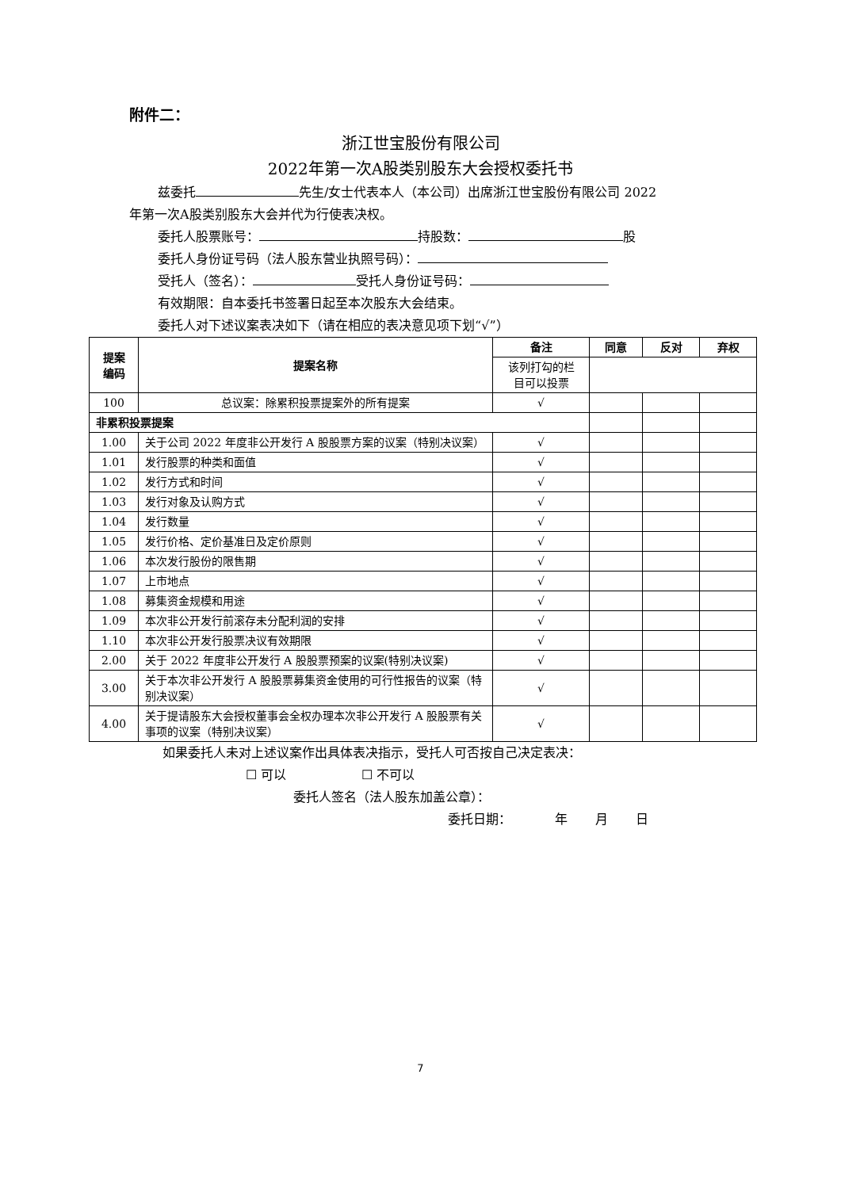附件二：
浙江世宝股份有限公司
2022年第一次A股类别股东大会授权委托书
兹委托 先生/女士代表本人（本公司）出席浙江世宝股份有限公司 2022
年第一次A股类别股东大会并代为行使表决权。
委托人股票账号： 持股数： 股
委托人身份证号码（法人股东营业执照号码）：
受托人（签名）： 受托人身份证号码：
有效期限：自本委托书签署日起至本次股东大会结束。
委托人对下述议案表决如下（请在相应的表决意见项下划“√”）
| 提案 编码 | 提案名称 | 备注 | 同意 | 反对 | 弃权 |
| --- | --- | --- | --- | --- | --- |
| | | 该列打勾的栏 目可以投票 | | | |
| 100 | 总议案：除累积投票提案外的所有提案 | √ | | | |
| 非累积投票提案 | | | | | |
| 1.00 | 关于公司 2022 年度非公开发行 A 股股票方案的议案（特别决议案） | √ | | | |
| 1.01 | 发行股票的种类和面值 | √ | | | |
| 1.02 | 发行方式和时间 | √ | | | |
| 1.03 | 发行对象及认购方式 | √ | | | |
| 1.04 | 发行数量 | √ | | | |
| 1.05 | 发行价格、定价基准日及定价原则 | √ | | | |
| 1.06 | 本次发行股份的限售期 | √ | | | |
| 1.07 | 上市地点 | √ | | | |
| 1.08 | 募集资金规模和用途 | √ | | | |
| 1.09 | 本次非公开发行前滚存未分配利润的安排 | √ | | | |
| 1.10 | 本次非公开发行股票决议有效期限 | √ | | | |
| 2.00 | 关于 2022 年度非公开发行 A 股股票预案的议案(特别决议案) | √ | | | |
| 3.00 | 关于本次非公开发行 A 股股票募集资金使用的可行性报告的议案（特别决议案） | √ | | | |
| 4.00 | 关于提请股东大会授权董事会全权办理本次非公开发行 A 股股票有关事项的议案（特别决议案） | √ | | | |
如果委托人未对上述议案作出具体表决指示，受托人可否按自己决定表决：
☐ 可以 ☐ 不可以
委托人签名（法人股东加盖公章）：
委托日期： 年 月 日
7